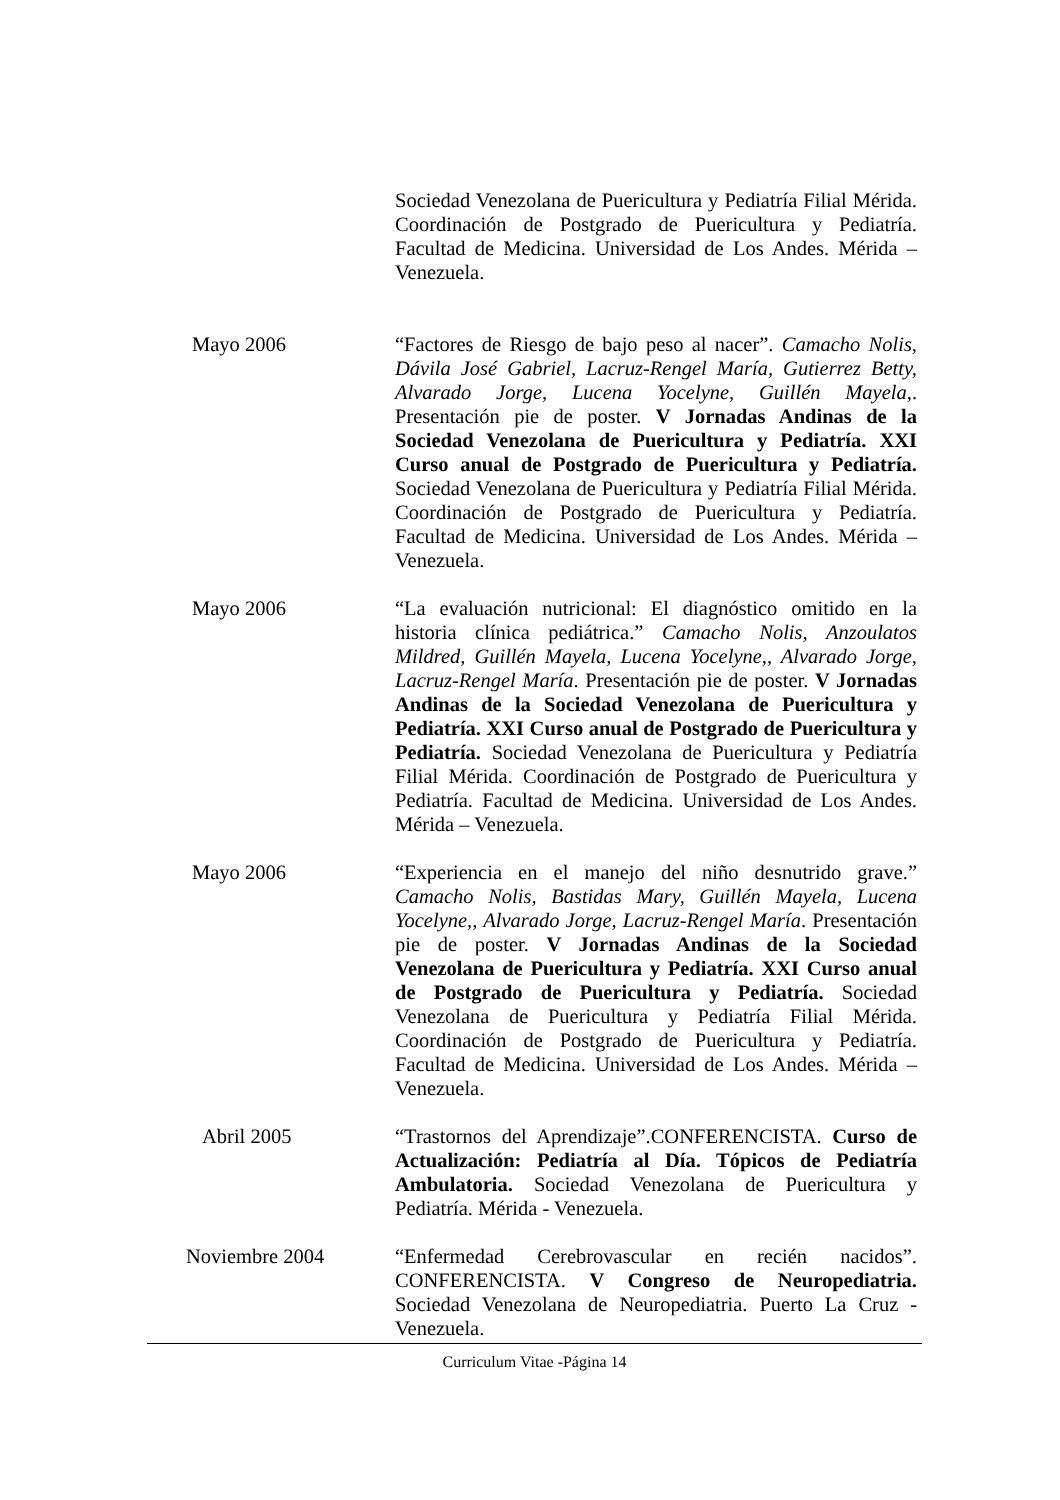Sociedad Venezolana de Puericultura y Pediatría Filial Mérida. Coordinación de Postgrado de Puericultura y Pediatría. Facultad de Medicina. Universidad de Los Andes. Mérida – Venezuela.
Mayo 2006 “Factores de Riesgo de bajo peso al nacer”. Camacho Nolis, Dávila José Gabriel, Lacruz-Rengel María, Gutierrez Betty, Alvarado Jorge, Lucena Yocelyne, Guillén Mayela,. Presentación pie de poster. V Jornadas Andinas de la Sociedad Venezolana de Puericultura y Pediatría. XXI Curso anual de Postgrado de Puericultura y Pediatría. Sociedad Venezolana de Puericultura y Pediatría Filial Mérida. Coordinación de Postgrado de Puericultura y Pediatría. Facultad de Medicina. Universidad de Los Andes. Mérida – Venezuela.
Mayo 2006 “La evaluación nutricional: El diagnóstico omitido en la historia clínica pediátrica.” Camacho Nolis, Anzoulatos Mildred, Guillén Mayela, Lucena Yocelyne,, Alvarado Jorge, Lacruz-Rengel María. Presentación pie de poster. V Jornadas Andinas de la Sociedad Venezolana de Puericultura y Pediatría. XXI Curso anual de Postgrado de Puericultura y Pediatría. Sociedad Venezolana de Puericultura y Pediatría Filial Mérida. Coordinación de Postgrado de Puericultura y Pediatría. Facultad de Medicina. Universidad de Los Andes. Mérida – Venezuela.
Mayo 2006 “Experiencia en el manejo del niño desnutrido grave.” Camacho Nolis, Bastidas Mary, Guillén Mayela, Lucena Yocelyne,, Alvarado Jorge, Lacruz-Rengel María. Presentación pie de poster. V Jornadas Andinas de la Sociedad Venezolana de Puericultura y Pediatría. XXI Curso anual de Postgrado de Puericultura y Pediatría. Sociedad Venezolana de Puericultura y Pediatría Filial Mérida. Coordinación de Postgrado de Puericultura y Pediatría. Facultad de Medicina. Universidad de Los Andes. Mérida – Venezuela.
Abril 2005 “Trastornos del Aprendizaje”.CONFERENCISTA. Curso de Actualización: Pediatría al Día. Tópicos de Pediatría Ambulatoria. Sociedad Venezolana de Puericultura y Pediatría. Mérida - Venezuela.
Noviembre 2004 “Enfermedad Cerebrovascular en recién nacidos”. CONFERENCISTA. V Congreso de Neuropediatria. Sociedad Venezolana de Neuropediatria. Puerto La Cruz - Venezuela.
Curriculum Vitae -Página 14